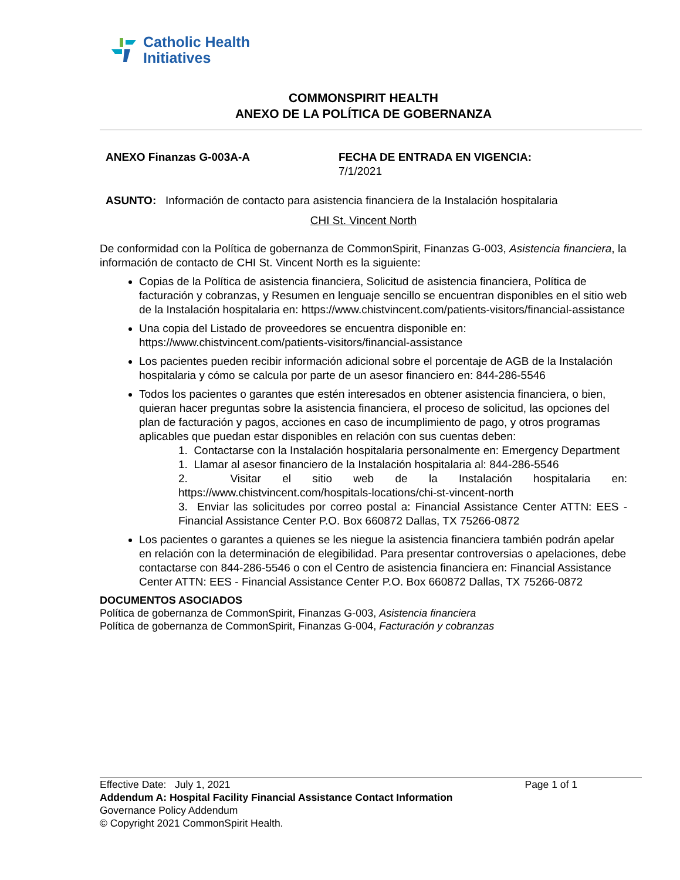Catholic Health
Initiatives
COMMONSPIRIT HEALTH
ANEXO DE LA POLÍTICA DE GOBERNANZA
ANEXO Finanzas G-003A-A FECHA DE ENTRADA EN VIGENCIA:
7/1/2021
ASUNTO: Información de contacto para asistencia financiera de la Instalación hospitalaria
CHI St. Vincent North
De conformidad con la Política de gobernanza de CommonSpirit, Finanzas G-003, Asistencia financiera, la información de contacto de CHI St. Vincent North es la siguiente:
Copias de la Política de asistencia financiera, Solicitud de asistencia financiera, Política de facturación y cobranzas, y Resumen en lenguaje sencillo se encuentran disponibles en el sitio web de la Instalación hospitalaria en: https://www.chistvincent.com/patients-visitors/financial-assistance
Una copia del Listado de proveedores se encuentra disponible en: https://www.chistvincent.com/patients-visitors/financial-assistance
Los pacientes pueden recibir información adicional sobre el porcentaje de AGB de la Instalación hospitalaria y cómo se calcula por parte de un asesor financiero en: 844-286-5546
Todos los pacientes o garantes que estén interesados en obtener asistencia financiera, o bien, quieran hacer preguntas sobre la asistencia financiera, el proceso de solicitud, las opciones del plan de facturación y pagos, acciones en caso de incumplimiento de pago, y otros programas aplicables que puedan estar disponibles en relación con sus cuentas deben:
1. Contactarse con la Instalación hospitalaria personalmente en: Emergency Department
1. Llamar al asesor financiero de la Instalación hospitalaria al: 844-286-5546
2. Visitar el sitio web de la Instalación hospitalaria en: https://www.chistvincent.com/hospitals-locations/chi-st-vincent-north
3. Enviar las solicitudes por correo postal a: Financial Assistance Center ATTN: EES - Financial Assistance Center P.O. Box 660872 Dallas, TX 75266-0872
Los pacientes o garantes a quienes se les niegue la asistencia financiera también podrán apelar en relación con la determinación de elegibilidad. Para presentar controversias o apelaciones, debe contactarse con 844-286-5546 o con el Centro de asistencia financiera en: Financial Assistance Center ATTN: EES - Financial Assistance Center P.O. Box 660872 Dallas, TX 75266-0872
DOCUMENTOS ASOCIADOS
Política de gobernanza de CommonSpirit, Finanzas G-003, Asistencia financiera
Política de gobernanza de CommonSpirit, Finanzas G-004, Facturación y cobranzas
Effective Date: July 1, 2021 Page 1 of 1
Addendum A: Hospital Facility Financial Assistance Contact Information
Governance Policy Addendum
© Copyright 2021 CommonSpirit Health.